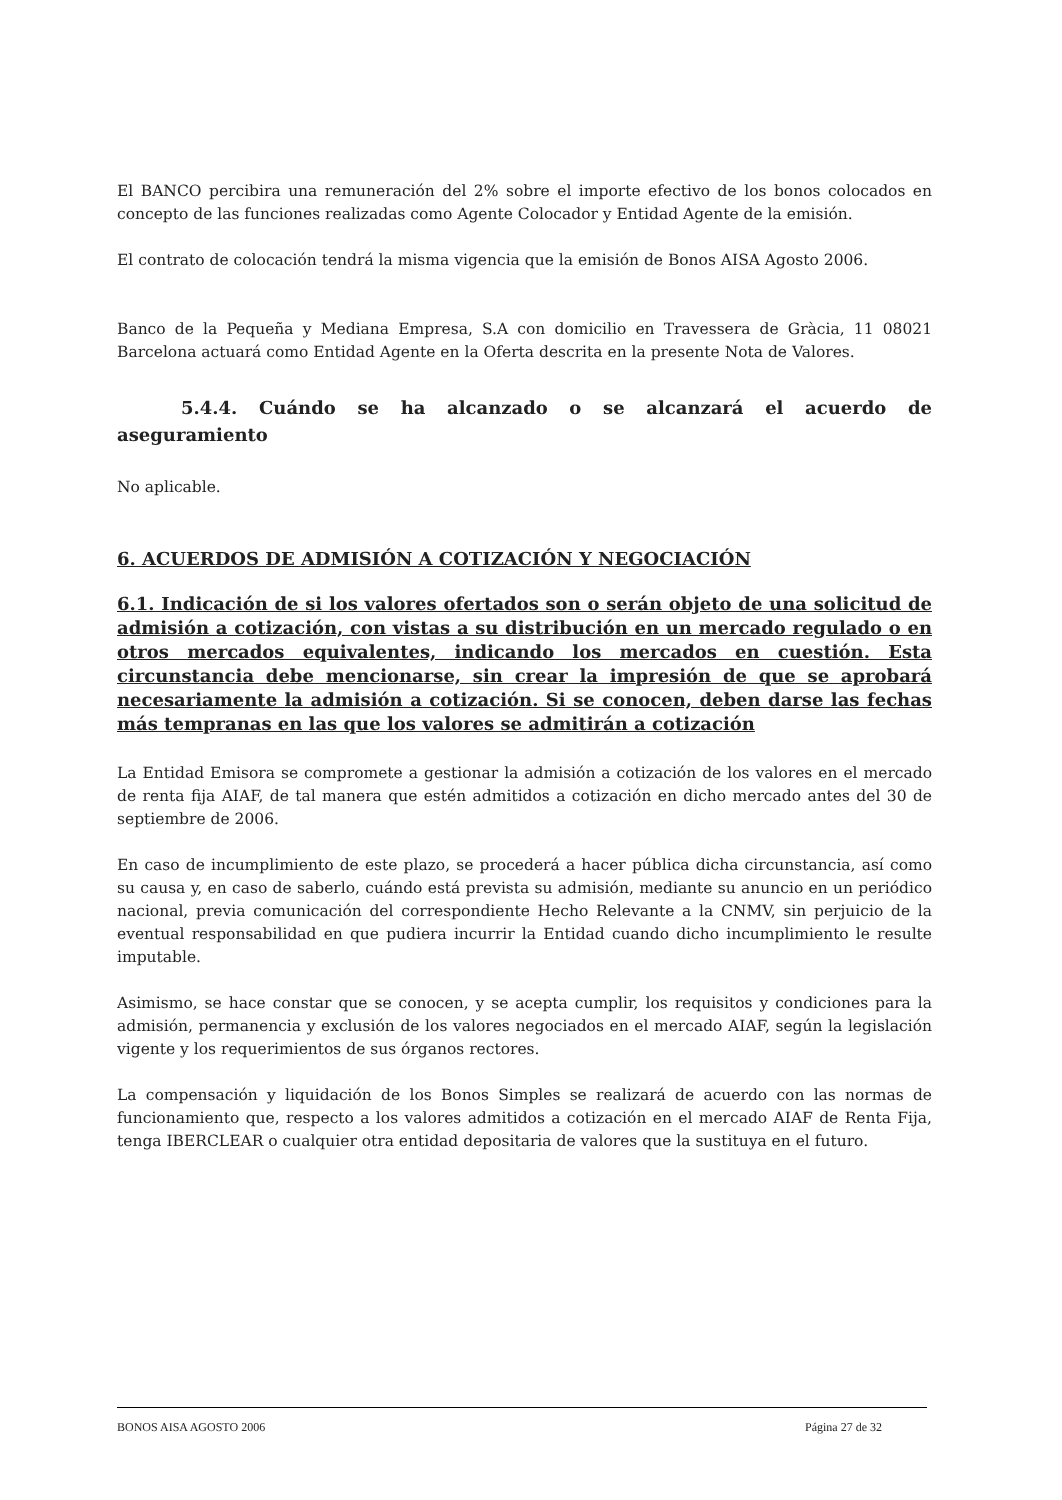El BANCO percibira una remuneración del 2% sobre el importe efectivo de los bonos colocados en concepto de las funciones realizadas como Agente Colocador y Entidad Agente de la emisión.
El contrato de colocación tendrá la misma vigencia que la emisión de Bonos AISA Agosto 2006.
Banco de la Pequeña y Mediana Empresa, S.A con domicilio en Travessera de Gràcia, 11 08021 Barcelona actuará como Entidad Agente en la Oferta descrita en la presente Nota de Valores.
5.4.4. Cuándo se ha alcanzado o se alcanzará el acuerdo de aseguramiento
No aplicable.
6. ACUERDOS DE ADMISIÓN A COTIZACIÓN Y NEGOCIACIÓN
6.1. Indicación de si los valores ofertados son o serán objeto de una solicitud de admisión a cotización, con vistas a su distribución en un mercado regulado o en otros mercados equivalentes, indicando los mercados en cuestión. Esta circunstancia debe mencionarse, sin crear la impresión de que se aprobará necesariamente la admisión a cotización. Si se conocen, deben darse las fechas más tempranas en las que los valores se admitirán a cotización
La Entidad Emisora se compromete a gestionar la admisión a cotización de los valores en el mercado de renta fija AIAF, de tal manera que estén admitidos a cotización en dicho mercado antes del 30 de septiembre de 2006.
En caso de incumplimiento de este plazo, se procederá a hacer pública dicha circunstancia, así como su causa y, en caso de saberlo, cuándo está prevista su admisión, mediante su anuncio en un periódico nacional, previa comunicación del correspondiente Hecho Relevante a la CNMV, sin perjuicio de la eventual responsabilidad en que pudiera incurrir la Entidad cuando dicho incumplimiento le resulte imputable.
Asimismo, se hace constar que se conocen, y se acepta cumplir, los requisitos y condiciones para la admisión, permanencia y exclusión de los valores negociados en el mercado AIAF, según la legislación vigente y los requerimientos de sus órganos rectores.
La compensación y liquidación de los Bonos Simples se realizará de acuerdo con las normas de funcionamiento que, respecto a los valores admitidos a cotización en el mercado AIAF de Renta Fija, tenga IBERCLEAR o cualquier otra entidad depositaria de valores que la sustituya en el futuro.
BONOS AISA AGOSTO 2006 Página 27 de 32